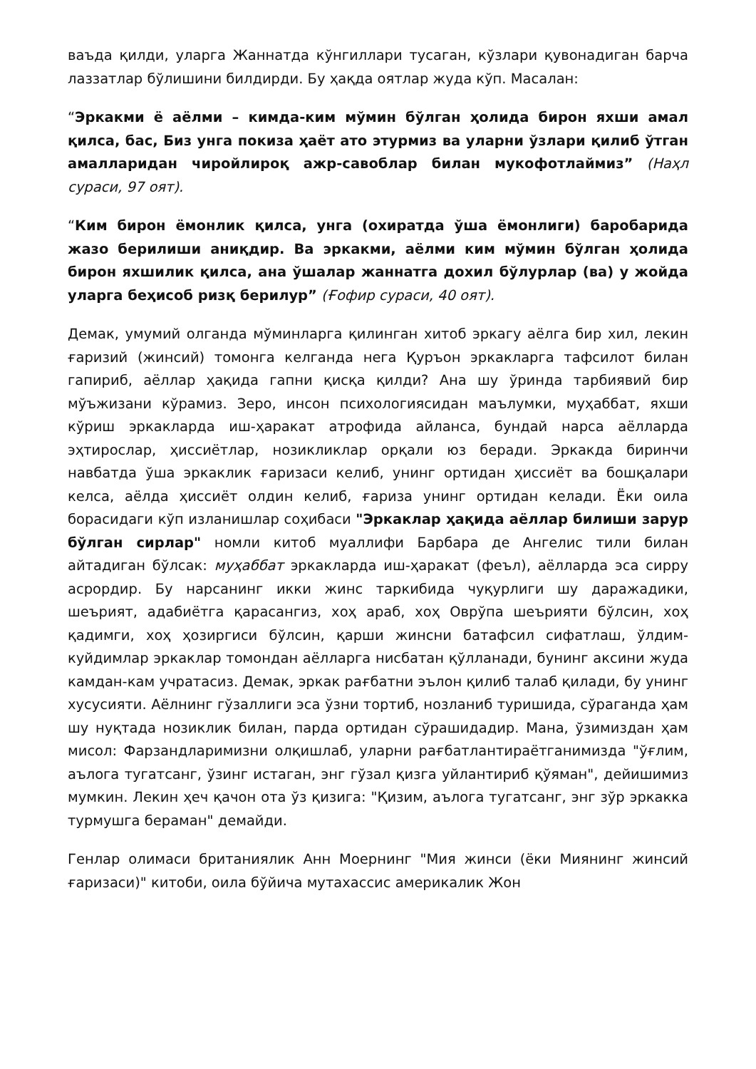ваъда қилди, уларга Жаннатда кўнгиллари тусаган, кўзлари қувонадиган барча лаззатлар бўлишини билдирди. Бу ҳақда оятлар жуда кўп. Масалан:
“Эркакми ё аёлми – кимда-ким мўмин бўлган ҳолида бирон яхши амал қилса, бас, Биз унга покиза ҳаёт ато этурмиз ва уларни ўзлари қилиб ўтган амалларидан чиройлироқ ажр-савоблар билан мукофотлаймиз” (Наҳл сураси, 97 оят).
“Ким бирон ёмонлик қилса, унга (охиратда ўша ёмонлиги) баробарида жазо берилиши аниқдир. Ва эркакми, аёлми ким мўмин бўлган ҳолида бирон яхшилик қилса, ана ўшалар жаннатга дохил бўлурлар (ва) у жойда уларга беҳисоб ризқ берилур” (Ғофир сураси, 40 оят).
Демак, умумий олганда мўминларга қилинган хитоб эркагу аёлга бир хил, лекин ғаризий (жинсий) томонга келганда нега Қуръон эркакларга тафсилот билан гапириб, аёллар ҳақида гапни қисқа қилди? Ана шу ўринда тарбиявий бир мўъжизани кўрамиз. Зеро, инсон психологиясидан маълумки, муҳаббат, яхши кўриш эркакларда иш-ҳаракат атрофида айланса, бундай нарса аёлларда эҳтирослар, ҳиссиётлар, нозикликлар орқали юз беради. Эркакда биринчи навбатда ўша эркаклик ғаризаси келиб, унинг ортидан ҳиссиёт ва бошқалари келса, аёлда ҳиссиёт олдин келиб, ғариза унинг ортидан келади. Ёки оила борасидаги кўп изланишлар соҳибаси "Эркаклар ҳақида аёллар билиши зарур бўлган сирлар" номли китоб муаллифи Барбара де Ангелис тили билан айтадиган бўлсак: муҳаббат эркакларда иш-ҳаракат (феъл), аёлларда эса сирру асрордир. Бу нарсанинг икки жинс таркибида чуқурлиги шу даражадики, шеърият, адабиётга қарасангиз, хоҳ араб, хоҳ Оврўпа шеърияти бўлсин, хоҳ қадимги, хоҳ ҳозиргиси бўлсин, қарши жинсни батафсил сифатлаш, ўлдим-куйдимлар эркаклар томондан аёлларга нисбатан қўлланади, бунинг аксини жуда камдан-кам учратасиз. Демак, эркак рағбатни эълон қилиб талаб қилади, бу унинг хусусияти. Аёлнинг гўзаллиги эса ўзни тортиб, нозланиб туришида, сўраганда ҳам шу нуқтада нозиклик билан, парда ортидан сўрашидадир. Мана, ўзимиздан ҳам мисол: Фарзандларимизни олқишлаб, уларни рағбатлантираётганимизда "ўғлим, аълога тугатсанг, ўзинг истаган, энг гўзал қизга уйлантириб қўяман", дейишимиз мумкин. Лекин ҳеч қачон ота ўз қизига: "Қизим, аълога тугатсанг, энг зўр эркакка турмушга бераман" демайди.
Генлар олимаси британиялик Анн Моернинг "Мия жинси (ёки Миянинг жинсий ғаризаси)" китоби, оила бўйича мутахассис америкалик Жон